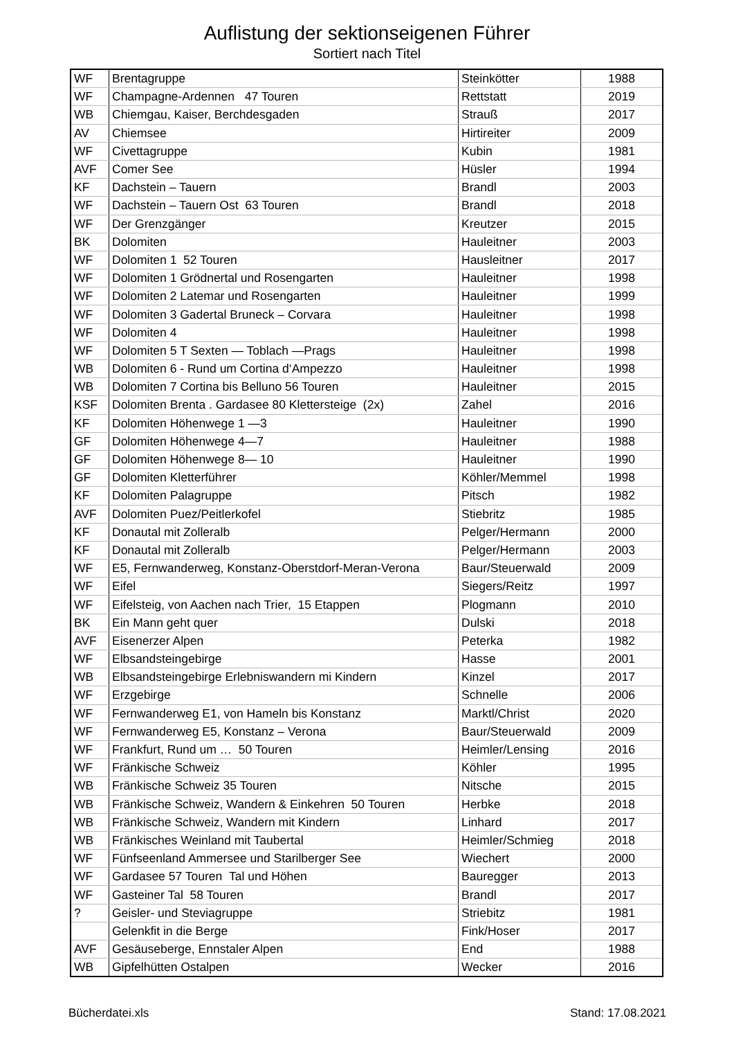Auflistung der sektionseigenen Führer
Sortiert nach Titel
| WF | Brentagruppe | Steinkötter | 1988 |
| WF | Champagne-Ardennen 47 Touren | Rettstatt | 2019 |
| WB | Chiemgau, Kaiser, Berchdesgaden | Strauß | 2017 |
| AV | Chiemsee | Hirtireiter | 2009 |
| WF | Civettagruppe | Kubin | 1981 |
| AVF | Comer See | Hüsler | 1994 |
| KF | Dachstein – Tauern | Brandl | 2003 |
| WF | Dachstein – Tauern Ost 63 Touren | Brandl | 2018 |
| WF | Der Grenzgänger | Kreutzer | 2015 |
| BK | Dolomiten | Hauleitner | 2003 |
| WF | Dolomiten 1 52 Touren | Hausleitner | 2017 |
| WF | Dolomiten 1 Grödnertal und Rosengarten | Hauleitner | 1998 |
| WF | Dolomiten 2 Latemar und Rosengarten | Hauleitner | 1999 |
| WF | Dolomiten 3 Gadertal Bruneck – Corvara | Hauleitner | 1998 |
| WF | Dolomiten 4 | Hauleitner | 1998 |
| WF | Dolomiten 5 T Sexten — Toblach —Prags | Hauleitner | 1998 |
| WB | Dolomiten 6 - Rund um Cortina d‘Ampezzo | Hauleitner | 1998 |
| WB | Dolomiten 7 Cortina bis Belluno 56 Touren | Hauleitner | 2015 |
| KSF | Dolomiten Brenta . Gardasee 80 Klettersteige (2x) | Zahel | 2016 |
| KF | Dolomiten Höhenwege 1 —3 | Hauleitner | 1990 |
| GF | Dolomiten Höhenwege 4—7 | Hauleitner | 1988 |
| GF | Dolomiten Höhenwege 8— 10 | Hauleitner | 1990 |
| GF | Dolomiten Kletterführer | Köhler/Memmel | 1998 |
| KF | Dolomiten Palagruppe | Pitsch | 1982 |
| AVF | Dolomiten Puez/Peitlerkofel | Stiebritz | 1985 |
| KF | Donautal mit Zolleralb | Pelger/Hermann | 2000 |
| KF | Donautal mit Zolleralb | Pelger/Hermann | 2003 |
| WF | E5, Fernwanderweg, Konstanz-Oberstdorf-Meran-Verona | Baur/Steuerwald | 2009 |
| WF | Eifel | Siegers/Reitz | 1997 |
| WF | Eifelsteig, von Aachen nach Trier, 15 Etappen | Plogmann | 2010 |
| BK | Ein Mann geht quer | Dulski | 2018 |
| AVF | Eisenerzer Alpen | Peterka | 1982 |
| WF | Elbsandsteingebirge | Hasse | 2001 |
| WB | Elbsandsteingebirge Erlebniswandern mi Kindern | Kinzel | 2017 |
| WF | Erzgebirge | Schnelle | 2006 |
| WF | Fernwanderweg E1, von Hameln bis Konstanz | Marktl/Christ | 2020 |
| WF | Fernwanderweg E5, Konstanz – Verona | Baur/Steuerwald | 2009 |
| WF | Frankfurt, Rund um … 50 Touren | Heimler/Lensing | 2016 |
| WF | Fränkische Schweiz | Köhler | 1995 |
| WB | Fränkische Schweiz 35 Touren | Nitsche | 2015 |
| WB | Fränkische Schweiz, Wandern & Einkehren 50 Touren | Herbke | 2018 |
| WB | Fränkische Schweiz, Wandern mit Kindern | Linhard | 2017 |
| WB | Fränkisches Weinland mit Taubertal | Heimler/Schmieg | 2018 |
| WF | Fünfseenland Ammersee und Starilberger See | Wiechert | 2000 |
| WF | Gardasee 57 Touren Tal und Höhen | Bauregger | 2013 |
| WF | Gasteiner Tal 58 Touren | Brandl | 2017 |
| ? | Geisler- und Steviagruppe | Striebitz | 1981 |
| | Gelenkfit in die Berge | Fink/Hoser | 2017 |
| AVF | Gesäuseberge, Ennstaler Alpen | End | 1988 |
| WB | Gipfelhütten Ostalpen | Wecker | 2016 |
Bücherdatei.xls Stand: 17.08.2021